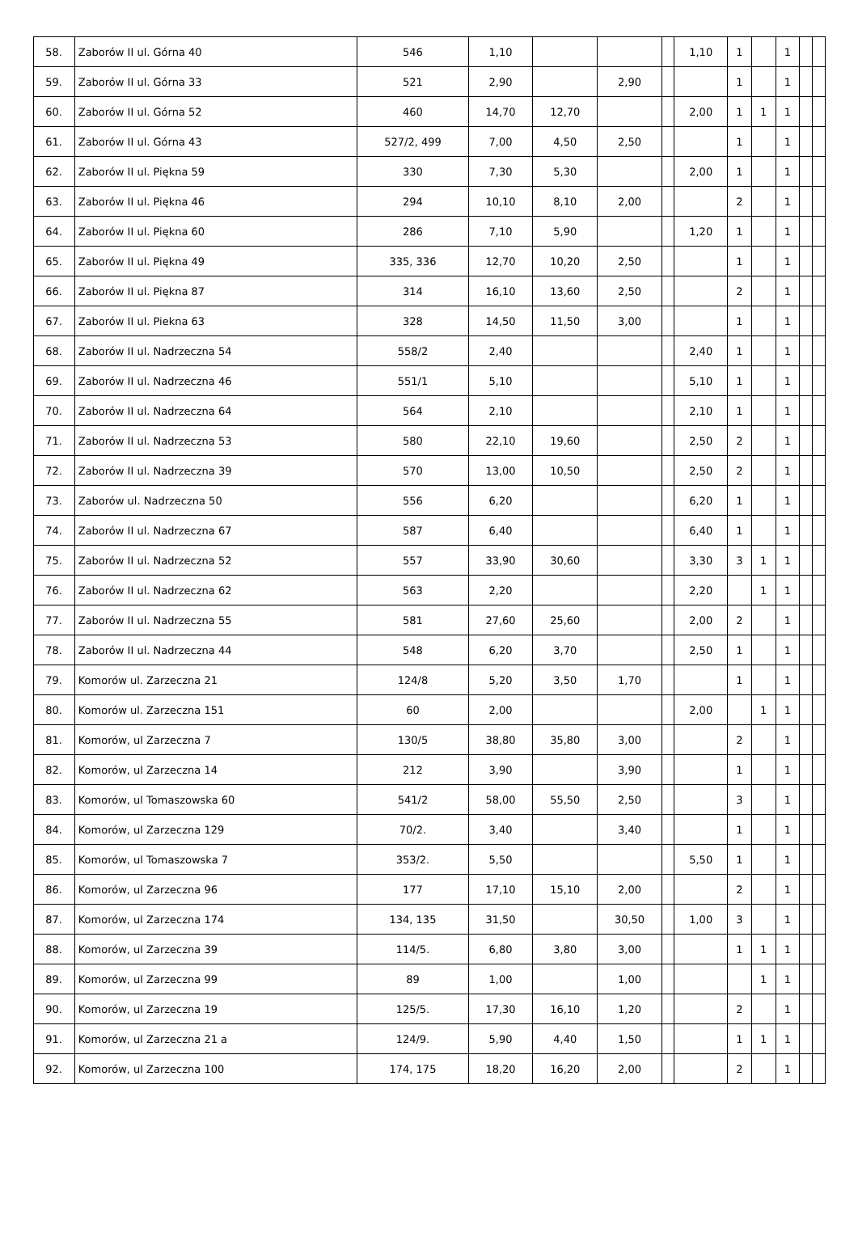| 58. | Zaborów II ul. Górna 40 | 546 | 1,10 | | | | 1,10 | 1 | | 1 | | |
| 59. | Zaborów II ul. Górna 33 | 521 | 2,90 | | 2,90 | | | 1 | | 1 | | |
| 60. | Zaborów II ul. Górna 52 | 460 | 14,70 | 12,70 | | | 2,00 | 1 | 1 | 1 | | |
| 61. | Zaborów II ul. Górna 43 | 527/2, 499 | 7,00 | 4,50 | 2,50 | | | 1 | | 1 | | |
| 62. | Zaborów II ul. Piękna 59 | 330 | 7,30 | 5,30 | | | 2,00 | 1 | | 1 | | |
| 63. | Zaborów II ul. Piękna 46 | 294 | 10,10 | 8,10 | 2,00 | | | 2 | | 1 | | |
| 64. | Zaborów II ul. Piękna 60 | 286 | 7,10 | 5,90 | | | 1,20 | 1 | | 1 | | |
| 65. | Zaborów II ul. Piękna 49 | 335, 336 | 12,70 | 10,20 | 2,50 | | | 1 | | 1 | | |
| 66. | Zaborów II ul. Piękna 87 | 314 | 16,10 | 13,60 | 2,50 | | | 2 | | 1 | | |
| 67. | Zaborów II ul. Piekna 63 | 328 | 14,50 | 11,50 | 3,00 | | | 1 | | 1 | | |
| 68. | Zaborów II ul. Nadrzeczna 54 | 558/2 | 2,40 | | | | 2,40 | 1 | | 1 | | |
| 69. | Zaborów II ul. Nadrzeczna 46 | 551/1 | 5,10 | | | | 5,10 | 1 | | 1 | | |
| 70. | Zaborów II ul. Nadrzeczna 64 | 564 | 2,10 | | | | 2,10 | 1 | | 1 | | |
| 71. | Zaborów II ul. Nadrzeczna 53 | 580 | 22,10 | 19,60 | | | 2,50 | 2 | | 1 | | |
| 72. | Zaborów II ul. Nadrzeczna 39 | 570 | 13,00 | 10,50 | | | 2,50 | 2 | | 1 | | |
| 73. | Zaborów ul. Nadrzeczna 50 | 556 | 6,20 | | | | 6,20 | 1 | | 1 | | |
| 74. | Zaborów II ul. Nadrzeczna 67 | 587 | 6,40 | | | | 6,40 | 1 | | 1 | | |
| 75. | Zaborów II ul. Nadrzeczna 52 | 557 | 33,90 | 30,60 | | | 3,30 | 3 | 1 | 1 | | |
| 76. | Zaborów II ul. Nadrzeczna 62 | 563 | 2,20 | | | | 2,20 | | 1 | 1 | | |
| 77. | Zaborów II ul. Nadrzeczna 55 | 581 | 27,60 | 25,60 | | | 2,00 | 2 | | 1 | | |
| 78. | Zaborów II ul. Nadrzeczna 44 | 548 | 6,20 | 3,70 | | | 2,50 | 1 | | 1 | | |
| 79. | Komorów ul. Zarzeczna 21 | 124/8 | 5,20 | 3,50 | 1,70 | | | 1 | | 1 | | |
| 80. | Komorów ul. Zarzeczna 151 | 60 | 2,00 | | | | 2,00 | | 1 | 1 | | |
| 81. | Komorów, ul Zarzeczna 7 | 130/5 | 38,80 | 35,80 | 3,00 | | | 2 | | 1 | | |
| 82. | Komorów, ul Zarzeczna 14 | 212 | 3,90 | | 3,90 | | | 1 | | 1 | | |
| 83. | Komorów, ul Tomaszowska 60 | 541/2 | 58,00 | 55,50 | 2,50 | | | 3 | | 1 | | |
| 84. | Komorów, ul Zarzeczna 129 | 70/2. | 3,40 | | 3,40 | | | 1 | | 1 | | |
| 85. | Komorów, ul Tomaszowska 7 | 353/2. | 5,50 | | | | 5,50 | 1 | | 1 | | |
| 86. | Komorów, ul Zarzeczna 96 | 177 | 17,10 | 15,10 | 2,00 | | | 2 | | 1 | | |
| 87. | Komorów, ul Zarzeczna 174 | 134, 135 | 31,50 | | 30,50 | | 1,00 | 3 | | 1 | | |
| 88. | Komorów, ul Zarzeczna 39 | 114/5. | 6,80 | 3,80 | 3,00 | | | 1 | 1 | 1 | | |
| 89. | Komorów, ul Zarzeczna 99 | 89 | 1,00 | | 1,00 | | | | 1 | 1 | | |
| 90. | Komorów, ul Zarzeczna 19 | 125/5. | 17,30 | 16,10 | 1,20 | | | 2 | | 1 | | |
| 91. | Komorów, ul Zarzeczna 21 a | 124/9. | 5,90 | 4,40 | 1,50 | | | 1 | 1 | 1 | | |
| 92. | Komorów, ul Zarzeczna 100 | 174, 175 | 18,20 | 16,20 | 2,00 | | | 2 | | 1 | | |